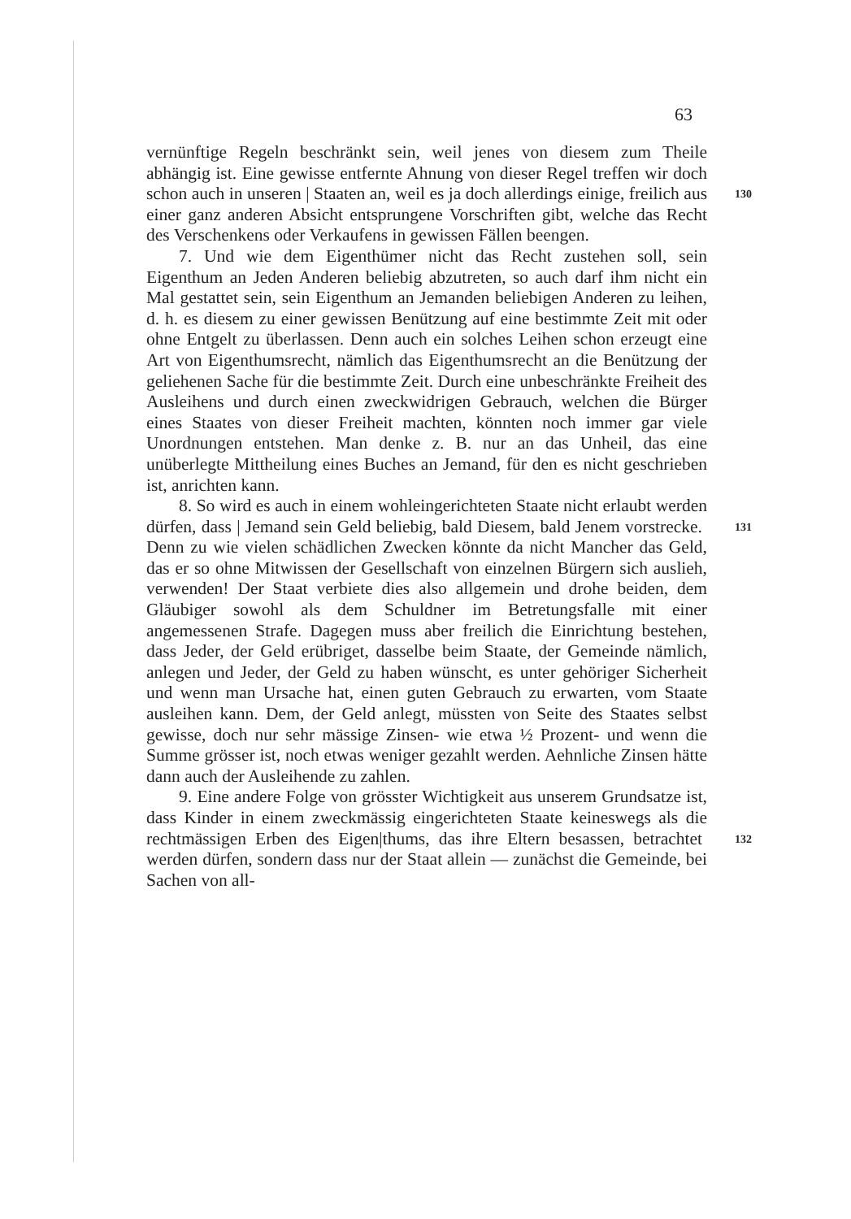63
vernünftige Regeln beschränkt sein, weil jenes von diesem zum Theile abhängig ist. Eine gewisse entfernte Ahnung von dieser Regel treffen wir doch schon auch in unseren | Staaten an, weil es ja 130 doch allerdings einige, freilich aus einer ganz anderen Absicht entsprungene Vorschriften gibt, welche das Recht des Verschenkens oder Verkaufens in gewissen Fällen beengen.
7. Und wie dem Eigenthümer nicht das Recht zustehen soll, sein Eigenthum an Jeden Anderen beliebig abzutreten, so auch darf ihm nicht ein Mal gestattet sein, sein Eigenthum an Jemanden beliebigen Anderen zu leihen, d. h. es diesem zu einer gewissen Benützung auf eine bestimmte Zeit mit oder ohne Entgelt zu überlassen. Denn auch ein solches Leihen schon erzeugt eine Art von Eigenthumsrecht, nämlich das Eigenthumsrecht an die Benützung der geliehenen Sache für die bestimmte Zeit. Durch eine unbeschränkte Freiheit des Ausleihens und durch einen zweckwidrigen Gebrauch, welchen die Bürger eines Staates von dieser Freiheit machten, könnten noch immer gar viele Unordnungen entstehen. Man denke z. B. nur an das Unheil, das eine unüberlegte Mittheilung eines Buches an Jemand, für den es nicht geschrieben ist, anrichten kann.
8. So wird es auch in einem wohleingerichteten Staate nicht erlaubt werden dürfen, dass | Jemand sein Geld beliebig, bald Diesem, 131 bald Jenem vorstrecke. Denn zu wie vielen schädlichen Zwecken könnte da nicht Mancher das Geld, das er so ohne Mitwissen der Gesellschaft von einzelnen Bürgern sich auslieh, verwenden! Der Staat verbiete dies also allgemein und drohe beiden, dem Gläubiger sowohl als dem Schuldner im Betretungsfalle mit einer angemessenen Strafe. Dagegen muss aber freilich die Einrichtung bestehen, dass Jeder, der Geld erübriget, dasselbe beim Staate, der Gemeinde nämlich, anlegen und Jeder, der Geld zu haben wünscht, es unter gehöriger Sicherheit und wenn man Ursache hat, einen guten Gebrauch zu erwarten, vom Staate ausleihen kann. Dem, der Geld anlegt, müssten von Seite des Staates selbst gewisse, doch nur sehr mässige Zinsen- wie etwa ½ Prozent- und wenn die Summe grösser ist, noch etwas weniger gezahlt werden. Aehnliche Zinsen hätte dann auch der Ausleihende zu zahlen.
9. Eine andere Folge von grösster Wichtigkeit aus unserem Grundsatze ist, dass Kinder in einem zweckmässig eingerichteten Staate keineswegs als die rechtmässigen Erben des Eigen|thums, 132 das ihre Eltern besassen, betrachtet werden dürfen, sondern dass nur der Staat allein — zunächst die Gemeinde, bei Sachen von all-